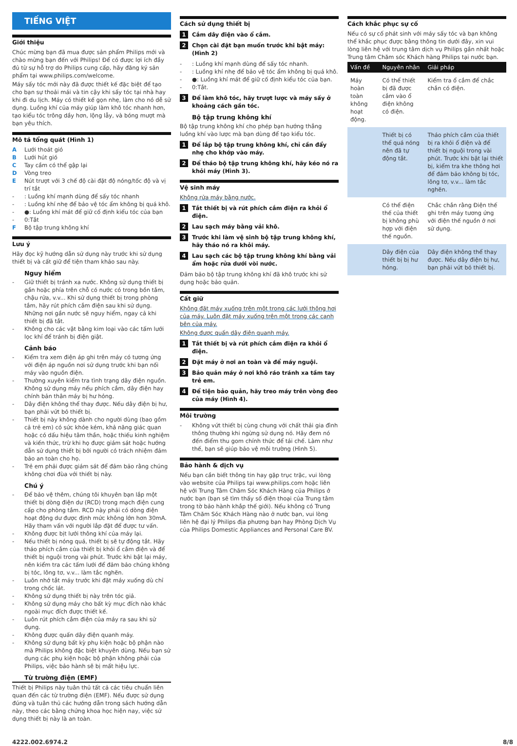TIẾNG VIỆT
Giới thiệu
Chúc mừng bạn đã mua được sản phẩm Philips mới và chào mừng bạn đến với Philips! Để có được lợi ích đầy đủ từ sự hỗ trợ do Philips cung cấp, hãy đăng ký sản phẩm tại www.philips.com/welcome.
Máy sấy tóc mới này đã được thiết kế đặc biệt để tạo cho bạn sự thoải mái và tin cậy khi sấy tóc tại nhà hay khi đi du lịch. Máy có thiết kế gọn nhẹ, làm cho nó dễ sử dụng. Luồng khí của máy giúp làm khô tóc nhanh hơn, tạo kiểu tóc trông dầy hơn, lộng lẫy, và bóng mượt mà bạn yêu thích.
Mô tả tổng quát (Hình 1)
A Lưới thoát gió
B Lưới hút gió
C Tay cầm có thể gập lại
D Vòng treo
E Nút trượt với 3 chế độ cài đặt độ nóng/tốc độ và vị trí tắt
-: Luồng khí mạnh dùng để sấy tóc nhanh
-: Luồng khí nhẹ để bảo vệ tóc ẩm không bị quá khô.
- ●: Luồng khí mát để giữ cố định kiểu tóc của bạn
- 0:Tắt
F Bộ tập trung không khí
Lưu ý
Hãy đọc kỹ hướng dẫn sử dụng này trước khi sử dụng thiết bị và cất giữ để tiện tham khảo sau này.
Nguy hiểm
- Giữ thiết bị tránh xa nước. Không sử dụng thiết bị gần hoặc phía trên chỗ có nước có trong bồn tắm, chậu rửa, v.v... Khi sử dụng thiết bị trong phòng tắm, hãy rút phích cắm điện sau khi sử dụng. Những nơi gần nước sẽ nguy hiểm, ngay cả khi thiết bị đã tắt.
- Không cho các vật bằng kim loại vào các tấm lưới lọc khí để tránh bị điện giật.
Cảnh báo
- Kiểm tra xem điện áp ghi trên máy có tương ứng với điện áp nguồn nơi sử dụng trước khi bạn nối máy vào nguồn điện.
- Thường xuyên kiểm tra tình trạng dây điện nguồn. Không sử dụng máy nếu phích cắm, dây điện hay chính bản thân máy bị hư hỏng.
- Dây điện không thể thay được. Nếu dây điện bị hư, bạn phải vứt bỏ thiết bị.
- Thiết bị này không dành cho người dùng (bao gồm cả trẻ em) có sức khỏe kém, khả năng giác quan hoặc có dấu hiệu tâm thần, hoặc thiếu kinh nghiệm và kiến thức, trừ khi họ được giám sát hoặc hướng dẫn sử dụng thiết bị bởi người có trách nhiệm đảm bảo an toàn cho họ.
- Trẻ em phải được giám sát để đảm bảo rằng chúng không chơi đùa với thiết bị này.
Chú ý
- Để bảo vệ thêm, chúng tôi khuyên bạn lắp một thiết bị dòng điện dư (RCD) trong mạch điện cung cấp cho phòng tắm. RCD này phải có dòng điện hoạt động dư được định mức không lớn hơn 30mA. Hãy tham vấn với người lắp đặt để được tư vấn.
- Không được bịt lưới thông khí của máy lại.
- Nếu thiết bị nóng quá, thiết bị sẽ tự động tắt. Hãy tháo phích cắm của thiết bị khỏi ổ cắm điện và để thiết bị nguội trong vài phút. Trước khi bật lại máy, nên kiểm tra các tấm lưới để đảm bảo chúng không bị tóc, lông tơ, v.v... làm tắc nghẽn.
- Luôn nhớ tắt máy trước khi đặt máy xuống dù chỉ trong chốc lát.
- Không sử dụng thiết bị này trên tóc giả.
- Không sử dụng máy cho bất kỳ mục đích nào khác ngoài mục đích được thiết kế.
- Luôn rút phích cắm điện của máy ra sau khi sử dụng.
- Không được quấn dây điện quanh máy.
- Không sử dụng bất kỳ phụ kiện hoặc bộ phận nào mà Philips không đặc biệt khuyên dùng. Nếu bạn sử dụng các phụ kiện hoặc bộ phận không phải của Philips, việc bảo hành sẽ bị mất hiệu lực.
Từ trường điện (EMF)
Thiết bị Philips này tuân thủ tất cả các tiêu chuẩn liên quan đến các từ trường điện (EMF). Nếu được sử dụng đúng và tuân thủ các hướng dẫn trong sách hướng dẫn này, theo các bằng chứng khoa học hiện nay, việc sử dụng thiết bị này là an toàn.
Cách sử dụng thiết bị
1 Cắm dây điện vào ổ cắm.
2 Chọn cài đặt bạn muốn trước khi bật máy: (Hình 2)
-: Luồng khí mạnh dùng để sấy tóc nhanh.
-: Luồng khí nhẹ để bảo vệ tóc ẩm không bị quá khô.
- ●: Luồng khí mát để giữ cố định kiểu tóc của bạn.
- 0:Tắt.
3 Để làm khô tóc, hãy trượt lược và máy sấy ở khoảng cách gần tóc.
Bộ tập trung không khí
Bộ tập trung không khí cho phép bạn hướng thẳng luồng khí vào lược mà bạn dùng để tạo kiểu tóc.
1 Để lắp bộ tập trung không khí, chỉ cần đẩy nhẹ cho khớp vào máy.
2 Để tháo bộ tập trung không khí, hãy kéo nó ra khỏi máy (Hình 3).
Vệ sinh máy
Không rửa máy bằng nước.
1 Tắt thiết bị và rút phích cắm điện ra khỏi ổ điện.
2 Lau sạch máy bằng vải khô.
3 Trước khi làm vệ sinh bộ tập trung không khí, hãy tháo nó ra khỏi máy.
4 Lau sạch các bộ tập trung không khí bằng vải ẩm hoặc rửa dưới vòi nước.
Đảm bảo bộ tập trung không khí đã khô trước khi sử dụng hoặc bảo quản.
Cất giữ
Không đặt máy xuống trên một trong các lưới thông hơi của máy. Luôn đặt máy xuống trên một trong các cạnh bên của máy.
Không được quấn dây điện quanh máy.
1 Tắt thiết bị và rút phích cắm điện ra khỏi ổ điện.
2 Đặt máy ở nơi an toàn và để máy nguội.
3 Bảo quản máy ở nơi khô ráo tránh xa tầm tay trẻ em.
4 Để tiện bảo quản, hãy treo máy trên vòng đeo của máy (Hình 4).
Môi trường
- Không vứt thiết bị cùng chung với chất thải gia đình thông thường khi ngừng sử dụng nó. Hãy đem nó đến điểm thu gom chính thức để tái chế. Làm như thế, bạn sẽ giúp bảo vệ môi trường (Hình 5).
Bảo hành & dịch vụ
Nếu bạn cần biết thông tin hay gặp trục trặc, vui lòng vào website của Philips tại www.philips.com hoặc liên hệ với Trung Tâm Chăm Sóc Khách Hàng của Philips ở nước bạn (bạn sẽ tìm thấy số điện thoại của Trung tâm trong tờ bảo hành khắp thế giới). Nếu không có Trung Tâm Chăm Sóc Khách Hàng nào ở nước bạn, vui lòng liên hệ đại lý Philips địa phương bạn hay Phòng Dịch Vụ của Philips Domestic Appliances and Personal Care BV.
Cách khắc phục sự cố
Nếu có sự cố phát sinh với máy sấy tóc và bạn không thể khắc phục được bằng thông tin dưới đây, xin vui lòng liên hệ với trung tâm dịch vụ Philips gần nhất hoặc Trung tâm Chăm sóc Khách hàng Philips tại nước bạn.
| Vấn đề | Nguyên nhân | Giải pháp |
| --- | --- | --- |
| Máy hoàn toàn không hoạt động. | Có thể thiết bị đã được cắm vào ổ điện không có điện. | Kiểm tra ổ cắm để chắc chắn có điện. |
| | Thiết bị có thể quá nóng nên đã tự động tắt. | Tháo phích cắm của thiết bị ra khỏi ổ điện và để thiết bị nguội trong vài phút. Trước khi bật lại thiết bị, kiểm tra khe thông hơi để đảm bảo không bị tóc, lông tơ, v.v... làm tắc nghẽn. |
| | Có thể điện thế của thiết bị không phù hợp với điện thế nguồn. | Chắc chắn rằng Điện thế ghi trên máy tương ứng với điện thế nguồn ở nơi sử dụng. |
| | Dây điện của thiết bị bị hư hỏng. | Dây điện không thể thay được. Nếu dây điện bị hư, bạn phải vứt bỏ thiết bị. |
4222.002.6974.2 8/8